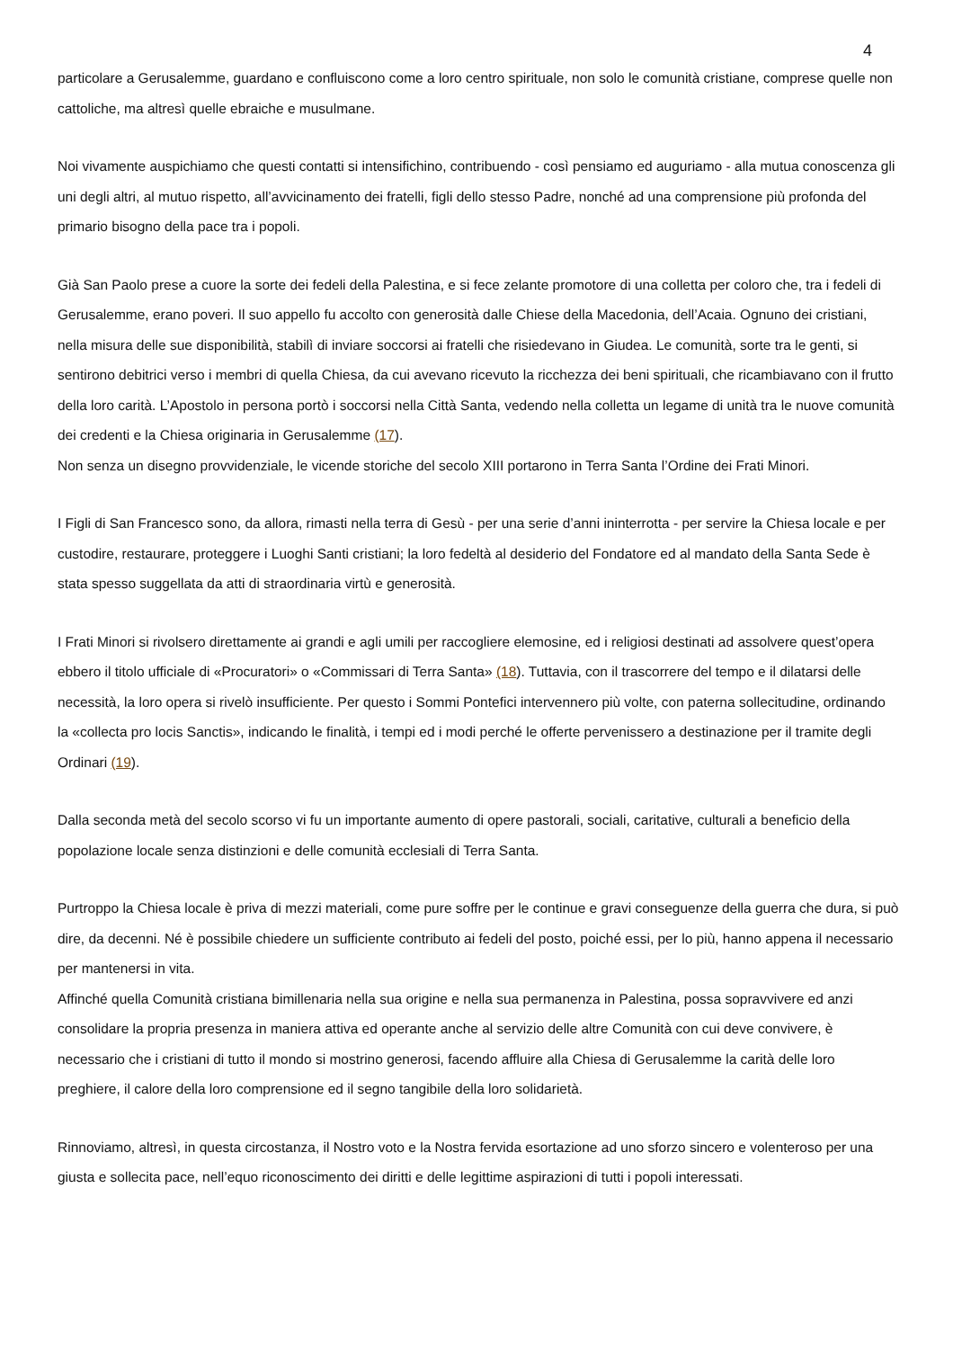4
particolare a Gerusalemme, guardano e confluiscono come a loro centro spirituale, non solo le comunità cristiane, comprese quelle non cattoliche, ma altresì quelle ebraiche e musulmane.
Noi vivamente auspichiamo che questi contatti si intensifichino, contribuendo - così pensiamo ed auguriamo - alla mutua conoscenza gli uni degli altri, al mutuo rispetto, all’avvicinamento dei fratelli, figli dello stesso Padre, nonché ad una comprensione più profonda del primario bisogno della pace tra i popoli.
Già San Paolo prese a cuore la sorte dei fedeli della Palestina, e si fece zelante promotore di una colletta per coloro che, tra i fedeli di Gerusalemme, erano poveri. Il suo appello fu accolto con generosità dalle Chiese della Macedonia, dell’Acaia. Ognuno dei cristiani, nella misura delle sue disponibilità, stabilì di inviare soccorsi ai fratelli che risiedevano in Giudea. Le comunità, sorte tra le genti, si sentirono debitrici verso i membri di quella Chiesa, da cui avevano ricevuto la ricchezza dei beni spirituali, che ricambiavano con il frutto della loro carità. L’Apostolo in persona portò i soccorsi nella Città Santa, vedendo nella colletta un legame di unità tra le nuove comunità dei credenti e la Chiesa originaria in Gerusalemme (17).
Non senza un disegno provvidenziale, le vicende storiche del secolo XIII portarono in Terra Santa l’Ordine dei Frati Minori.
I Figli di San Francesco sono, da allora, rimasti nella terra di Gesù - per una serie d’anni ininterrotta - per servire la Chiesa locale e per custodire, restaurare, proteggere i Luoghi Santi cristiani; la loro fedeltà al desiderio del Fondatore ed al mandato della Santa Sede è stata spesso suggellata da atti di straordinaria virtù e generosità.
I Frati Minori si rivolsero direttamente ai grandi e agli umili per raccogliere elemosine, ed i religiosi destinati ad assolvere quest’opera ebbero il titolo ufficiale di «Procuratori» o «Commissari di Terra Santa» (18). Tuttavia, con il trascorrere del tempo e il dilatarsi delle necessità, la loro opera si rivelò insufficiente. Per questo i Sommi Pontefici intervennero più volte, con paterna sollecitudine, ordinando la «collecta pro locis Sanctis», indicando le finalità, i tempi ed i modi perché le offerte pervenissero a destinazione per il tramite degli Ordinari (19).
Dalla seconda metà del secolo scorso vi fu un importante aumento di opere pastorali, sociali, caritative, culturali a beneficio della popolazione locale senza distinzioni e delle comunità ecclesiali di Terra Santa.
Purtroppo la Chiesa locale è priva di mezzi materiali, come pure soffre per le continue e gravi conseguenze della guerra che dura, si può dire, da decenni. Né è possibile chiedere un sufficiente contributo ai fedeli del posto, poiché essi, per lo più, hanno appena il necessario per mantenersi in vita.
Affinché quella Comunità cristiana bimillenaria nella sua origine e nella sua permanenza in Palestina, possa sopravvivere ed anzi consolidare la propria presenza in maniera attiva ed operante anche al servizio delle altre Comunità con cui deve convivere, è necessario che i cristiani di tutto il mondo si mostrino generosi, facendo affluire alla Chiesa di Gerusalemme la carità delle loro preghiere, il calore della loro comprensione ed il segno tangibile della loro solidarietà.
Rinnoviamo, altresì, in questa circostanza, il Nostro voto e la Nostra fervida esortazione ad uno sforzo sincero e volenteroso per una giusta e sollecita pace, nell’equo riconoscimento dei diritti e delle legittime aspirazioni di tutti i popoli interessati.